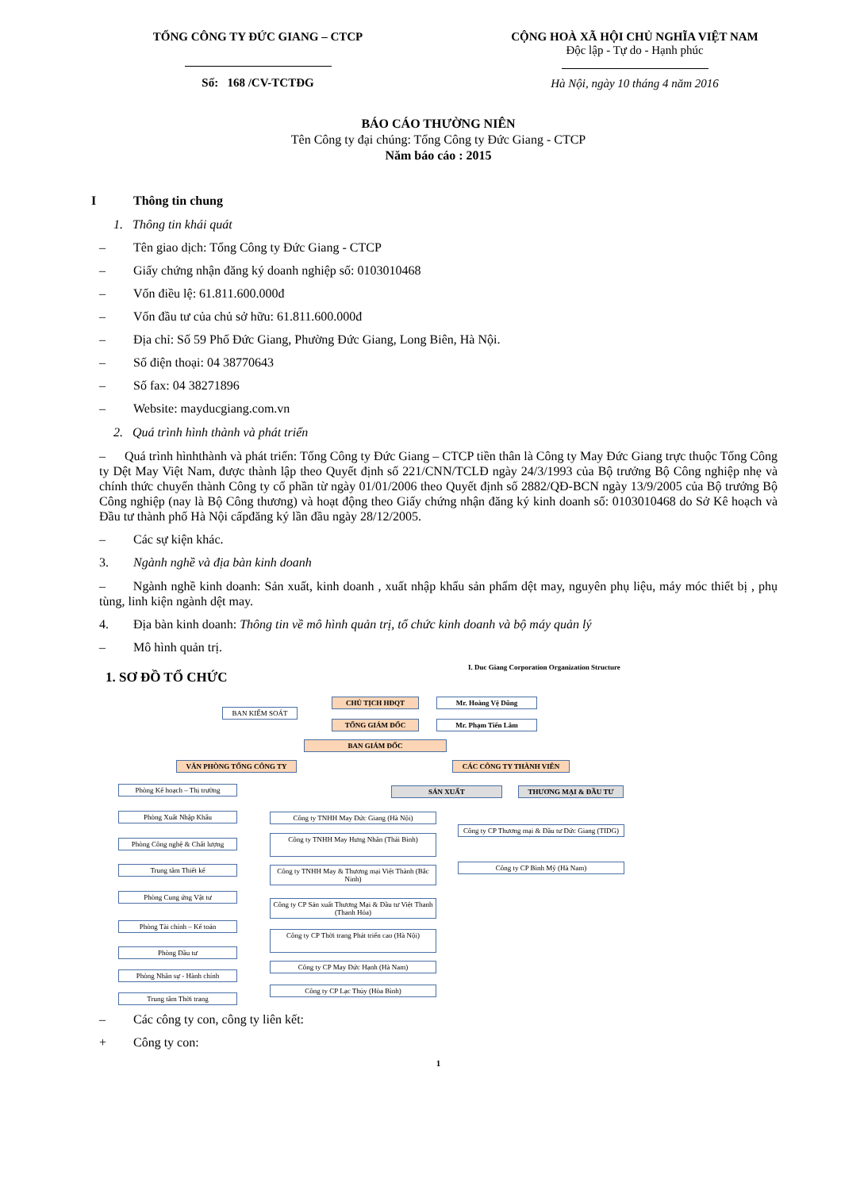TỔNG CÔNG TY ĐỨC GIANG – CTCP
Số: 168 /CV-TCTĐG
CỘNG HOÀ XÃ HỘI CHỦ NGHĨA VIỆT NAM
Độc lập - Tự do - Hạnh phúc
Hà Nội, ngày 10 tháng 4 năm 2016
BÁO CÁO THƯỜNG NIÊN
Tên Công ty đại chúng: Tổng Công ty Đức Giang - CTCP
Năm báo cáo : 2015
I Thông tin chung
1. Thông tin khái quát
– Tên giao dịch: Tổng Công ty Đức Giang - CTCP
– Giấy chứng nhận đăng ký doanh nghiệp số: 0103010468
– Vốn điều lệ: 61.811.600.000đ
– Vốn đầu tư của chủ sở hữu: 61.811.600.000đ
– Địa chỉ: Số 59 Phố Đức Giang, Phường Đức Giang, Long Biên, Hà Nội.
– Số điện thoại: 04 38770643
– Số fax: 04 38271896
– Website: mayducgiang.com.vn
2. Quá trình hình thành và phát triển
– Quá trình hìnhthành và phát triển: Tổng Công ty Đức Giang – CTCP tiền thân là Công ty May Đức Giang trực thuộc Tổng Công ty Dệt May Việt Nam, được thành lập theo Quyết định số 221/CNN/TCLĐ ngày 24/3/1993 của Bộ trưởng Bộ Công nghiệp nhẹ và chính thức chuyển thành Công ty cổ phần từ ngày 01/01/2006 theo Quyết định số 2882/QĐ-BCN ngày 13/9/2005 của Bộ trưởng Bộ Công nghiệp (nay là Bộ Công thương) và hoạt động theo Giấy chứng nhận đăng ký kinh doanh số: 0103010468 do Sở Kê hoạch và Đầu tư thành phố Hà Nội cấpđăng ký lần đầu ngày 28/12/2005.
– Các sự kiện khác.
3. Ngành nghề và địa bàn kinh doanh
– Ngành nghề kinh doanh: Sản xuất, kinh doanh , xuất nhập khẩu sản phẩm dệt may, nguyên phụ liệu, máy móc thiết bị , phụ tùng, linh kiện ngành dệt may.
4. Địa bàn kinh doanh: Thông tin về mô hình quản trị, tổ chức kinh doanh và bộ máy quản lý
– Mô hình quản trị.
1. SƠ ĐỒ TỔ CHỨC
I. Duc Giang Corporation Organization Structure
BAN KIỂM SOÁT
CHỦ TỊCH HĐQT Mr. Hoàng Vệ Dũng
TỔNG GIÁM ĐỐC Mr. Phạm Tiến Lâm
BAN GIÁM ĐỐC
VĂN PHÒNG TỔNG CÔNG TY CÁC CÔNG TY THÀNH VIÊN
SẢN XUẤT THƯƠNG MẠI & ĐẦU TƯ
Phòng Kế hoạch – Thị trường
Phòng Xuất Nhập Khẩu
Phòng Công nghệ & Chất lượng
Trung tâm Thiết kế
Phòng Cung ứng Vật tư
Phòng Tài chính – Kế toán
Phòng Đầu tư
Phòng Nhân sự - Hành chính
Trung tâm Thời trang
Công ty TNHH May Đức Giang (Hà Nội)
Công ty TNHH May Hưng Nhân (Thái Bình)
Công ty TNHH May & Thương mại Việt Thành (Bắc Ninh)
Công ty CP Sản xuất Thương Mại & Đầu tư Việt Thanh (Thanh Hóa)
Công ty CP Thời trang Phát triển cao (Hà Nội)
Công ty CP May Đức Hạnh (Hà Nam)
Công ty CP Lạc Thủy (Hòa Bình)
Công ty CP Thương mại & Đầu tư Đức Giang (TIDG)
Công ty CP Bình Mỹ (Hà Nam)
– Các công ty con, công ty liên kết:
+ Công ty con:
1